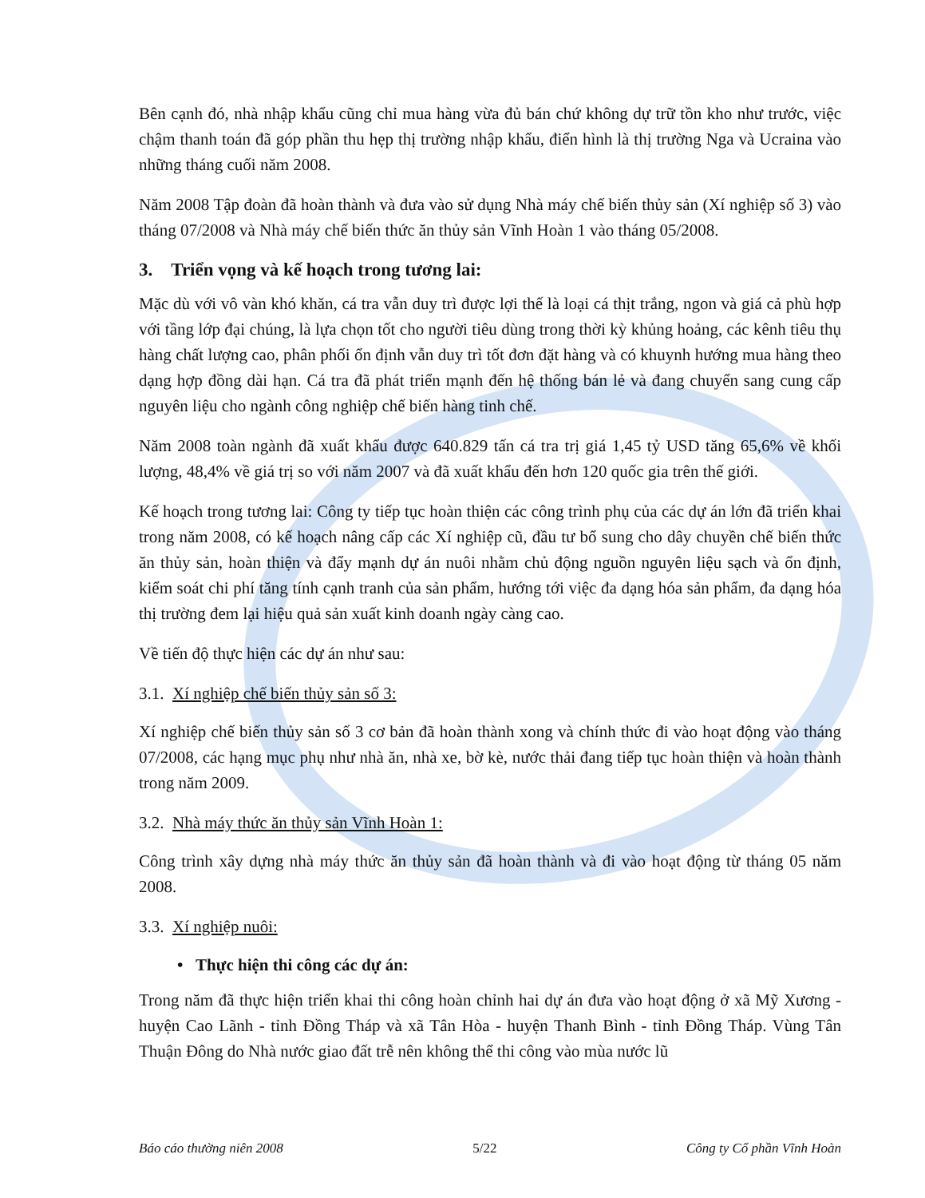Bên cạnh đó, nhà nhập khẩu cũng chỉ mua hàng vừa đủ bán chứ không dự trữ tồn kho như trước, việc chậm thanh toán đã góp phần thu hẹp thị trường nhập khẩu, điển hình là thị trường Nga và Ucraina vào những tháng cuối năm 2008.
Năm 2008 Tập đoàn đã hoàn thành và đưa vào sử dụng Nhà máy chế biến thủy sản (Xí nghiệp số 3) vào tháng 07/2008 và Nhà máy chế biến thức ăn thủy sản Vĩnh Hoàn 1 vào tháng 05/2008.
3. Triển vọng và kế hoạch trong tương lai:
Mặc dù với vô vàn khó khăn, cá tra vẫn duy trì được lợi thế là loại cá thịt trắng, ngon và giá cả phù hợp với tầng lớp đại chúng, là lựa chọn tốt cho người tiêu dùng trong thời kỳ khủng hoảng, các kênh tiêu thụ hàng chất lượng cao, phân phối ổn định vẫn duy trì tốt đơn đặt hàng và có khuynh hướng mua hàng theo dạng hợp đồng dài hạn. Cá tra đã phát triển mạnh đến hệ thống bán lẻ và đang chuyển sang cung cấp nguyên liệu cho ngành công nghiệp chế biến hàng tinh chế.
Năm 2008 toàn ngành đã xuất khẩu được 640.829 tấn cá tra trị giá 1,45 tỷ USD tăng 65,6% về khối lượng, 48,4% về giá trị so với năm 2007 và đã xuất khẩu đến hơn 120 quốc gia trên thế giới.
Kế hoạch trong tương lai: Công ty tiếp tục hoàn thiện các công trình phụ của các dự án lớn đã triển khai trong năm 2008, có kế hoạch nâng cấp các Xí nghiệp cũ, đầu tư bổ sung cho dây chuyền chế biến thức ăn thủy sản, hoàn thiện và đẩy mạnh dự án nuôi nhằm chủ động nguồn nguyên liệu sạch và ổn định, kiểm soát chi phí tăng tính cạnh tranh của sản phẩm, hướng tới việc đa dạng hóa sản phẩm, đa dạng hóa thị trường đem lại hiệu quả sản xuất kinh doanh ngày càng cao.
Về tiến độ thực hiện các dự án như sau:
3.1. Xí nghiệp chế biến thủy sản số 3:
Xí nghiệp chế biến thủy sản số 3 cơ bản đã hoàn thành xong và chính thức đi vào hoạt động vào tháng 07/2008, các hạng mục phụ như nhà ăn, nhà xe, bờ kè, nước thải đang tiếp tục hoàn thiện và hoàn thành trong năm 2009.
3.2. Nhà máy thức ăn thủy sản Vĩnh Hoàn 1:
Công trình xây dựng nhà máy thức ăn thủy sản đã hoàn thành và đi vào hoạt động từ tháng 05 năm 2008.
3.3. Xí nghiệp nuôi:
• Thực hiện thi công các dự án:
Trong năm đã thực hiện triển khai thi công hoàn chỉnh hai dự án đưa vào hoạt động ở xã Mỹ Xương - huyện Cao Lãnh - tỉnh Đồng Tháp và xã Tân Hòa - huyện Thanh Bình - tỉnh Đồng Tháp. Vùng Tân Thuận Đông do Nhà nước giao đất trễ nên không thể thi công vào mùa nước lũ
Báo cáo thường niên 2008 5/22 Công ty Cổ phần Vĩnh Hoàn